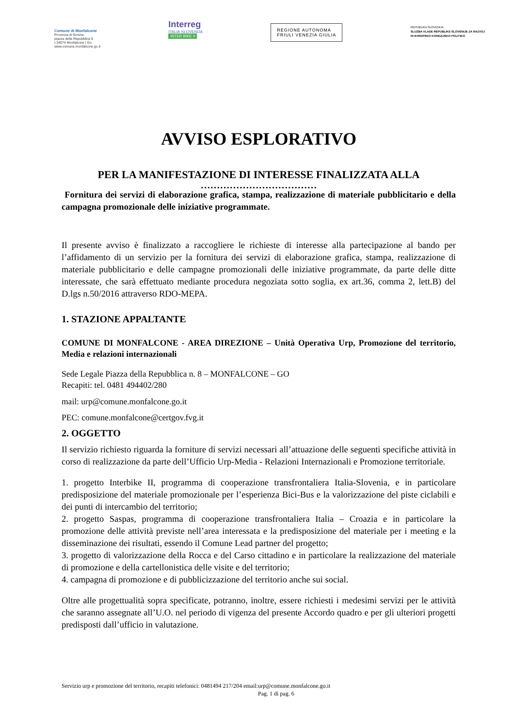Comune di Monfalcone
Provincia di Gorizia
piazza della Repubblica 8
I-34074 Monfalcone | Go
www.comune.monfalcone.go.it
Interreg
ITALIA-SLOVENIJA
INTER BIKE II
REGIONE AUTONOMA
FRIULI VENEZIA GIULIA
REPUBLIKA SLOVENIJA
SLUŽBA VLADE REPUBLIKE SLOVENIJE ZA RAZVOJ
IN EVROPSKO KOHEZIJSKO POLITIKO
AVVISO ESPLORATIVO
PER LA MANIFESTAZIONE DI INTERESSE FINALIZZATA ALLA
………………………………
Fornitura dei servizi di elaborazione grafica, stampa, realizzazione di materiale pubblicitario e della campagna promozionale delle iniziative programmate.
Il presente avviso è finalizzato a raccogliere le richieste di interesse alla partecipazione al bando per l’affidamento di un servizio per la fornitura dei servizi di elaborazione grafica, stampa, realizzazione di materiale pubblicitario e delle campagne promozionali delle iniziative programmate, da parte delle ditte interessate, che sarà effettuato mediante procedura negoziata sotto soglia, ex art.36, comma 2, lett.B) del D.lgs n.50/2016 attraverso RDO-MEPA.
1. STAZIONE APPALTANTE
COMUNE DI MONFALCONE - AREA DIREZIONE – Unità Operativa Urp, Promozione del territorio, Media e relazioni internazionali
Sede Legale Piazza della Repubblica n. 8 – MONFALCONE – GO
Recapiti: tel. 0481 494402/280
mail: urp@comune.monfalcone.go.it
PEC: comune.monfalcone@certgov.fvg.it
2. OGGETTO
Il servizio richiesto riguarda la forniture di servizi necessari all’attuazione delle seguenti specifiche attività in corso di realizzazione da parte dell’Ufficio Urp-Media - Relazioni Internazionali e Promozione territoriale.
1. progetto Interbike II, programma di cooperazione transfrontaliera Italia-Slovenia, e in particolare predisposizione del materiale promozionale per l’esperienza Bici-Bus e la valorizzazione del piste ciclabili e dei punti di intercambio del territorio;
2. progetto Saspas, programma di cooperazione transfrontaliera Italia – Croazia e in particolare la promozione delle attività previste nell’area interessata e la predisposizione del materiale per i meeting e la disseminazione dei risultati, essendo il Comune Lead partner del progetto;
3. progetto di valorizzazione della Rocca e del Carso cittadino e in particolare la realizzazione del materiale di promozione e della cartellonistica delle visite e del territorio;
4. campagna di promozione e di pubblicizzazione del territorio anche sui social.
Oltre alle progettualità sopra specificate, potranno, inoltre, essere richiesti i medesimi servizi per le attività che saranno assegnate all’U.O. nel periodo di vigenza del presente Accordo quadro e per gli ulteriori progetti predisposti dall’ufficio in valutazione.
Servizio urp e promozione del territorio, recapiti telefonici: 0481494 217/204 email:urp@comune.monfalcone.go.it
Pag. 1 di pag. 6